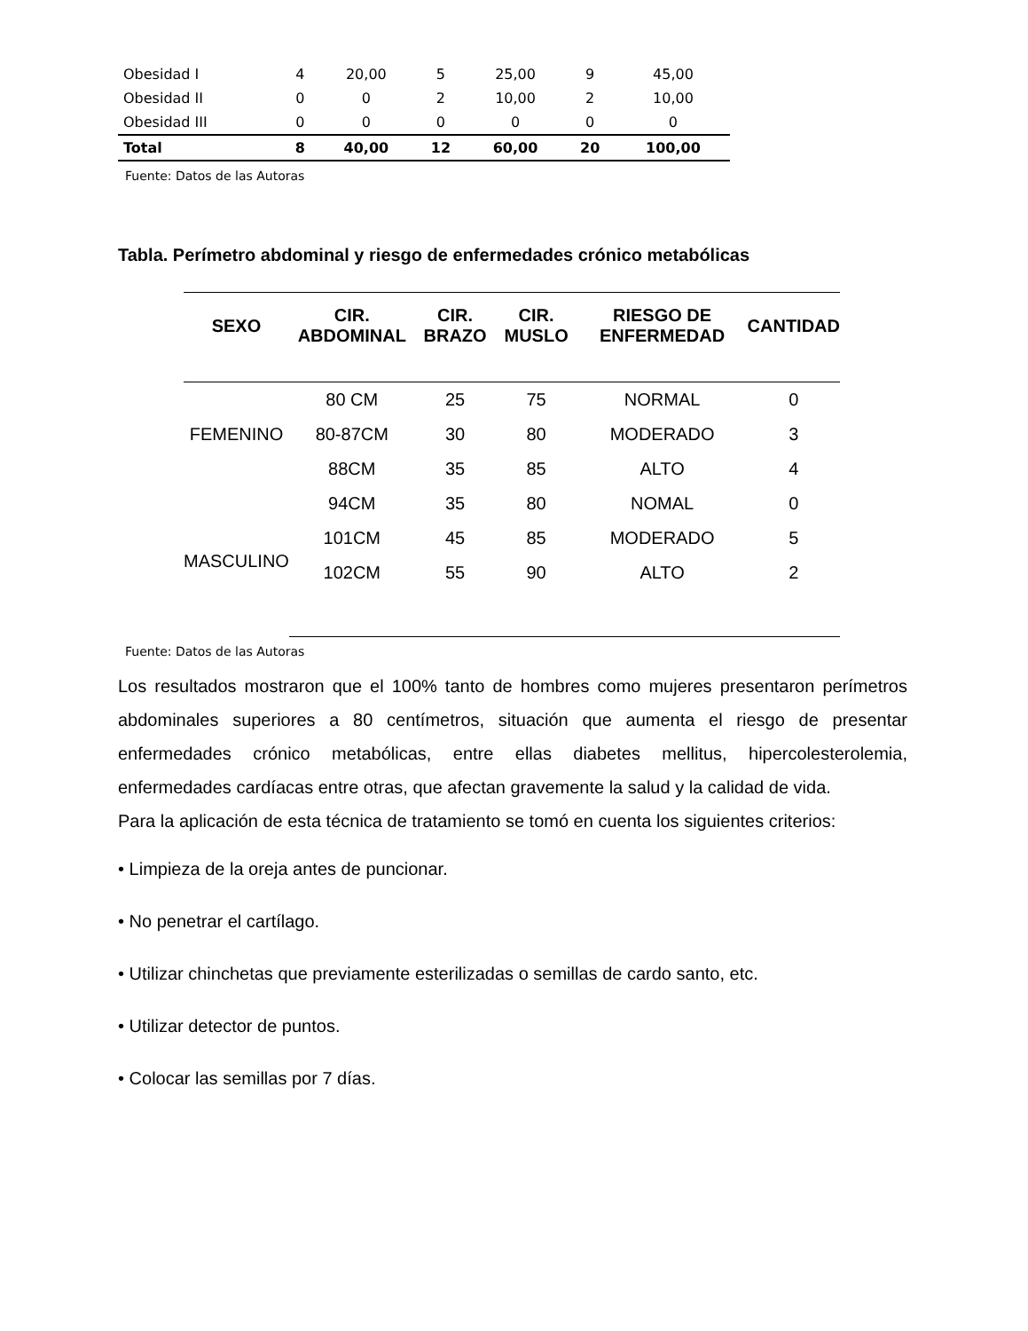| Obesidad I | 4 | 20,00 | 5 | 25,00 | 9 | 45,00 |
| Obesidad II | 0 | 0 | 2 | 10,00 | 2 | 10,00 |
| Obesidad III | 0 | 0 | 0 | 0 | 0 | 0 |
| Total | 8 | 40,00 | 12 | 60,00 | 20 | 100,00 |
Fuente: Datos de las Autoras
Tabla. Perímetro abdominal y riesgo de enfermedades crónico metabólicas
| SEXO | CIR. ABDOMINAL | CIR. BRAZO | CIR. MUSLO | RIESGO DE ENFERMEDAD | CANTIDAD |
| --- | --- | --- | --- | --- | --- |
| FEMENINO | 80 CM | 25 | 75 | NORMAL | 0 |
| | 80-87CM | 30 | 80 | MODERADO | 3 |
| | 88CM | 35 | 85 | ALTO | 4 |
| MASCULINO | 94CM | 35 | 80 | NOMAL | 0 |
| | 101CM | 45 | 85 | MODERADO | 5 |
| | 102CM | 55 | 90 | ALTO | 2 |
Fuente: Datos de las Autoras
Los resultados mostraron que el 100% tanto de hombres como mujeres presentaron perímetros abdominales superiores a 80 centímetros, situación que aumenta el riesgo de presentar enfermedades crónico metabólicas, entre ellas diabetes mellitus, hipercolesterolemia, enfermedades cardíacas entre otras, que afectan gravemente la salud y la calidad de vida.
Para la aplicación de esta técnica de tratamiento se tomó en cuenta los siguientes criterios:
• Limpieza de la oreja antes de puncionar.
• No penetrar el cartílago.
• Utilizar chinchetas que previamente esterilizadas o semillas de cardo santo, etc.
• Utilizar detector de puntos.
• Colocar las semillas por 7 días.